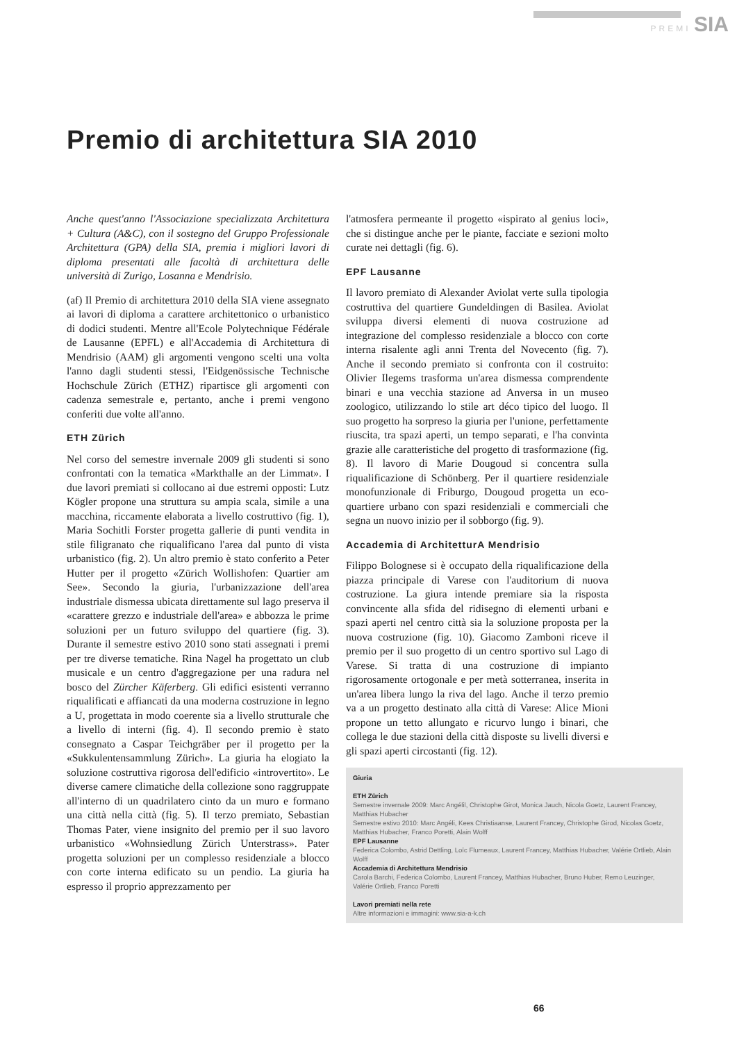PREMI SIA
Premio di architettura SIA 2010
Anche quest'anno l'Associazione specializzata Architettura + Cultura (A&C), con il sostegno del Gruppo Professionale Architettura (GPA) della SIA, premia i migliori lavori di diploma presentati alle facoltà di architettura delle università di Zurigo, Losanna e Mendrisio.
(af) Il Premio di architettura 2010 della SIA viene assegnato ai lavori di diploma a carattere architettonico o urbanistico di dodici studenti. Mentre all'Ecole Polytechnique Fédérale de Lausanne (EPFL) e all'Accademia di Architettura di Mendrisio (AAM) gli argomenti vengono scelti una volta l'anno dagli studenti stessi, l'Eidgenössische Technische Hochschule Zürich (ETHZ) ripartisce gli argomenti con cadenza semestrale e, pertanto, anche i premi vengono conferiti due volte all'anno.
ETH Zürich
Nel corso del semestre invernale 2009 gli studenti si sono confrontati con la tematica «Markthalle an der Limmat». I due lavori premiati si collocano ai due estremi opposti: Lutz Kögler propone una struttura su ampia scala, simile a una macchina, riccamente elaborata a livello costruttivo (fig. 1), Maria Sochitli Forster progetta gallerie di punti vendita in stile filigranato che riqualificano l'area dal punto di vista urbanistico (fig. 2). Un altro premio è stato conferito a Peter Hutter per il progetto «Zürich Wollishofen: Quartier am See». Secondo la giuria, l'urbanizzazione dell'area industriale dismessa ubicata direttamente sul lago preserva il «carattere grezzo e industriale dell'area» e abbozza le prime soluzioni per un futuro sviluppo del quartiere (fig. 3). Durante il semestre estivo 2010 sono stati assegnati i premi per tre diverse tematiche. Rina Nagel ha progettato un club musicale e un centro d'aggregazione per una radura nel bosco del Zürcher Käferberg. Gli edifici esistenti verranno riqualificati e affiancati da una moderna costruzione in legno a U, progettata in modo coerente sia a livello strutturale che a livello di interni (fig. 4). Il secondo premio è stato consegnato a Caspar Teichgräber per il progetto per la «Sukkulentensammlung Zürich». La giuria ha elogiato la soluzione costruttiva rigorosa dell'edificio «introvertito». Le diverse camere climatiche della collezione sono raggruppate all'interno di un quadrilatero cinto da un muro e formano una città nella città (fig. 5). Il terzo premiato, Sebastian Thomas Pater, viene insignito del premio per il suo lavoro urbanistico «Wohnsiedlung Zürich Unterstrass». Pater progetta soluzioni per un complesso residenziale a blocco con corte interna edificato su un pendio. La giuria ha espresso il proprio apprezzamento per
l'atmosfera permeante il progetto «ispirato al genius loci», che si distingue anche per le piante, facciate e sezioni molto curate nei dettagli (fig. 6).
EPF Lausanne
Il lavoro premiato di Alexander Aviolat verte sulla tipologia costruttiva del quartiere Gundeldingen di Basilea. Aviolat sviluppa diversi elementi di nuova costruzione ad integrazione del complesso residenziale a blocco con corte interna risalente agli anni Trenta del Novecento (fig. 7). Anche il secondo premiato si confronta con il costruito: Olivier Ilegems trasforma un'area dismessa comprendente binari e una vecchia stazione ad Anversa in un museo zoologico, utilizzando lo stile art déco tipico del luogo. Il suo progetto ha sorpreso la giuria per l'unione, perfettamente riuscita, tra spazi aperti, un tempo separati, e l'ha convinta grazie alle caratteristiche del progetto di trasformazione (fig. 8). Il lavoro di Marie Dougoud si concentra sulla riqualificazione di Schönberg. Per il quartiere residenziale monofunzionale di Friburgo, Dougoud progetta un eco-quartiere urbano con spazi residenziali e commerciali che segna un nuovo inizio per il sobborgo (fig. 9).
Accademia di ArchitetturA Mendrisio
Filippo Bolognese si è occupato della riqualificazione della piazza principale di Varese con l'auditorium di nuova costruzione. La giura intende premiare sia la risposta convincente alla sfida del ridisegno di elementi urbani e spazi aperti nel centro città sia la soluzione proposta per la nuova costruzione (fig. 10). Giacomo Zamboni riceve il premio per il suo progetto di un centro sportivo sul Lago di Varese. Si tratta di una costruzione di impianto rigorosamente ortogonale e per metà sotterranea, inserita in un'area libera lungo la riva del lago. Anche il terzo premio va a un progetto destinato alla città di Varese: Alice Mioni propone un tetto allungato e ricurvo lungo i binari, che collega le due stazioni della città disposte su livelli diversi e gli spazi aperti circostanti (fig. 12).
Giuria
ETH Zürich
Semestre invernale 2009: Marc Angélil, Christophe Girot, Monica Jauch, Nicola Goetz, Laurent Francey, Matthias Hubacher
Semestre estivo 2010: Marc Angéli, Kees Christiaanse, Laurent Francey, Christophe Girod, Nicolas Goetz, Matthias Hubacher, Franco Poretti, Alain Wolff
EPF Lausanne
Federica Colombo, Astrid Dettling, Loïc Flumeaux, Laurent Francey, Matthias Hubacher, Valérie Ortlieb, Alain Wolff
Accademia di Architettura Mendrisio
Carola Barchi, Federica Colombo, Laurent Francey, Matthias Hubacher, Bruno Huber, Remo Leuzinger, Valérie Ortlieb, Franco Poretti
Lavori premiati nella rete
Altre informazioni e immagini: www.sia-a-k.ch
66